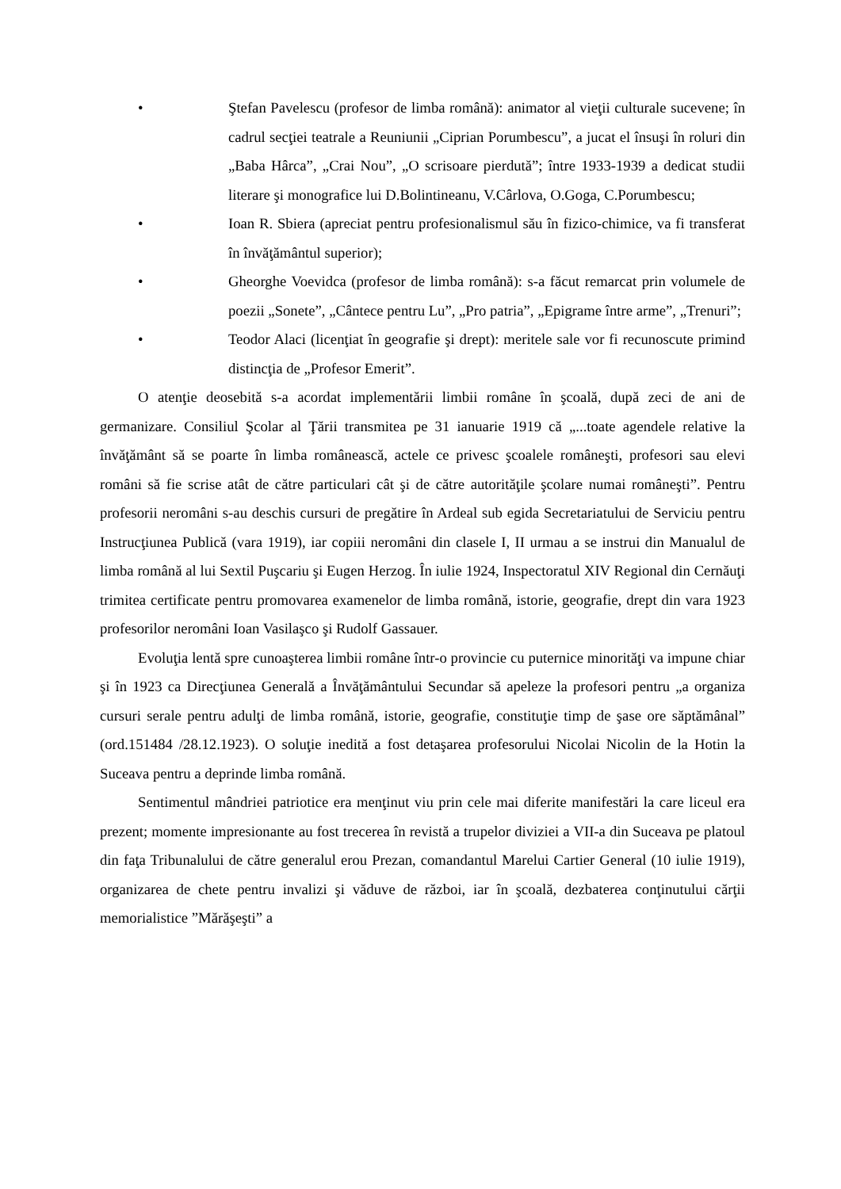• Ştefan Pavelescu (profesor de limba română): animator al vieţii culturale sucevene; în cadrul secţiei teatrale a Reuniunii „Ciprian Porumbescu”, a jucat el însuşi în roluri din „Baba Hârca”, „Crai Nou”, „O scrisoare pierdută”; între 1933-1939 a dedicat studii literare şi monografice lui D.Bolintineanu, V.Cârlova, O.Goga, C.Porumbescu;
• Ioan R. Sbiera (apreciat pentru profesionalismul său în fizico-chimice, va fi transferat în învăţământul superior);
• Gheorghe Voevidca (profesor de limba română): s-a făcut remarcat prin volumele de poezii „Sonete”, „Cântece pentru Lu”, „Pro patria”, „Epigrame între arme”, „Trenuri”;
• Teodor Alaci (licenţiat în geografie şi drept): meritele sale vor fi recunoscute primind distincţia de „Profesor Emerit”.
O atenţie deosebită s-a acordat implementării limbii române în şcoală, după zeci de ani de germanizare. Consiliul Şcolar al Ţării transmitea pe 31 ianuarie 1919 că „...toate agendele relative la învăţământ să se poarte în limba românească, actele ce privesc şcoalele româneşti, profesori sau elevi români să fie scrise atât de către particulari cât şi de către autorităţile şcolare numai româneşti”. Pentru profesorii neromâni s-au deschis cursuri de pregătire în Ardeal sub egida Secretariatului de Serviciu pentru Instrucţiunea Publică (vara 1919), iar copiii neromâni din clasele I, II urmau a se instrui din Manualul de limba română al lui Sextil Puşcariu şi Eugen Herzog. În iulie 1924, Inspectoratul XIV Regional din Cernăuţi trimitea certificate pentru promovarea examenelor de limba română, istorie, geografie, drept din vara 1923 profesorilor neromâni Ioan Vasilaşco şi Rudolf Gassauer.
Evoluţia lentă spre cunoaşterea limbii române într-o provincie cu puternice minorităţi va impune chiar şi în 1923 ca Direcţiunea Generală a Învăţământului Secundar să apeleze la profesori pentru „a organiza cursuri serale pentru adulţi de limba română, istorie, geografie, constituţie timp de şase ore săptămânal” (ord.151484 /28.12.1923). O soluţie inedită a fost detaşarea profesorului Nicolai Nicolin de la Hotin la Suceava pentru a deprinde limba română.
Sentimentul mândriei patriotice era menţinut viu prin cele mai diferite manifestări la care liceul era prezent; momente impresionante au fost trecerea în revistă a trupelor diviziei a VII-a din Suceava pe platoul din faţa Tribunalului de către generalul erou Prezan, comandantul Marelui Cartier General (10 iulie 1919), organizarea de chete pentru invalizi şi văduve de război, iar în şcoală, dezbaterea conţinutului cărţii memorialistice ”Mărăşeşti” a